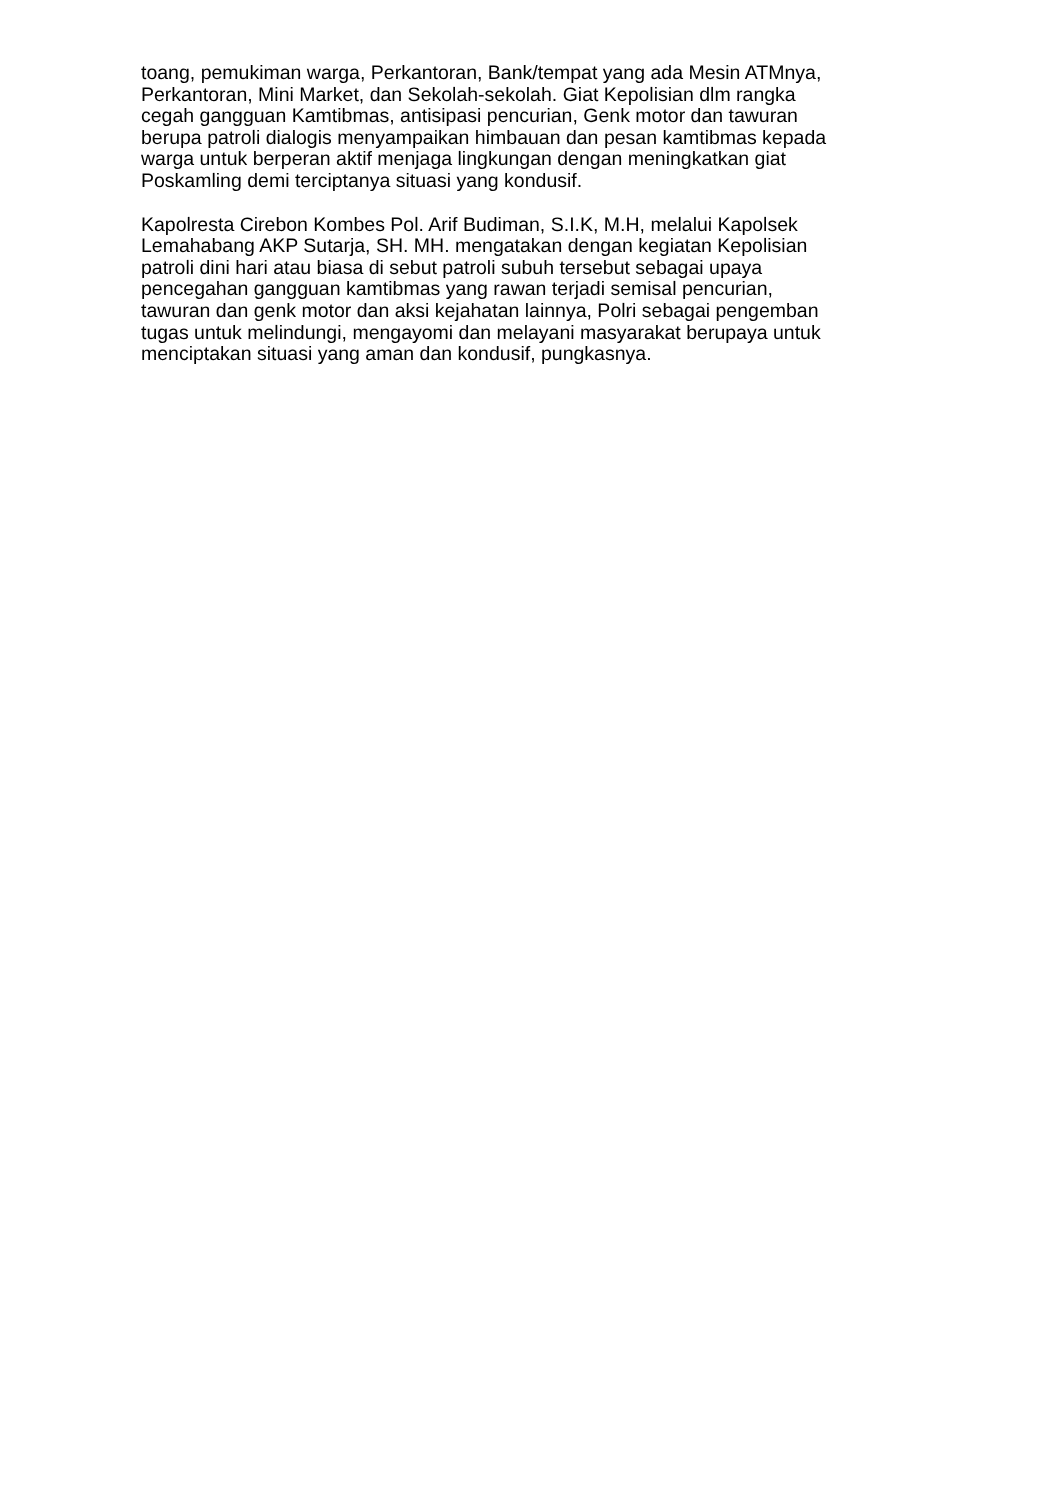toang, pemukiman warga, Perkantoran, Bank/tempat yang ada Mesin ATMnya, Perkantoran, Mini Market, dan Sekolah-sekolah. Giat Kepolisian dlm rangka cegah gangguan Kamtibmas, antisipasi pencurian, Genk motor dan tawuran berupa patroli dialogis menyampaikan himbauan dan pesan kamtibmas kepada warga untuk berperan aktif menjaga lingkungan dengan meningkatkan giat Poskamling demi terciptanya situasi yang kondusif.
Kapolresta Cirebon Kombes Pol. Arif Budiman, S.I.K, M.H, melalui Kapolsek Lemahabang AKP Sutarja, SH. MH. mengatakan dengan kegiatan Kepolisian patroli dini hari atau biasa di sebut patroli subuh tersebut sebagai upaya pencegahan gangguan kamtibmas yang rawan terjadi semisal pencurian, tawuran dan genk motor dan aksi kejahatan lainnya, Polri sebagai pengemban tugas untuk melindungi, mengayomi dan melayani masyarakat berupaya untuk menciptakan situasi yang aman dan kondusif, pungkasnya.